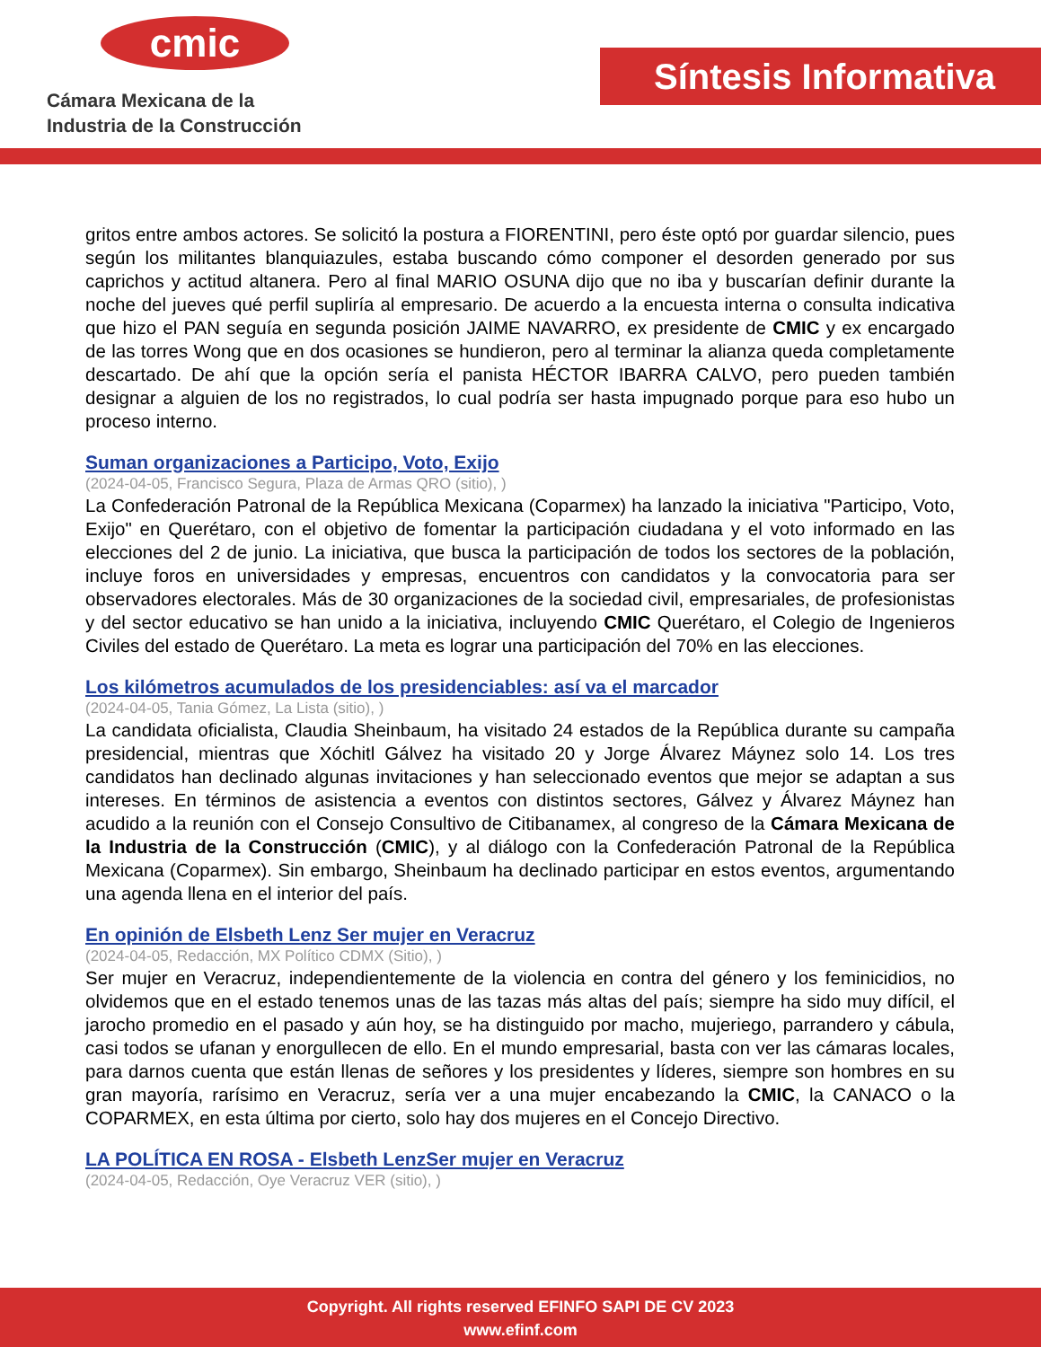cmic
Cámara Mexicana de la
Industria de la Construcción
Síntesis Informativa
gritos entre ambos actores. Se solicitó la postura a FIORENTINI, pero éste optó por guardar silencio, pues según los militantes blanquiazules, estaba buscando cómo componer el desorden generado por sus caprichos y actitud altanera. Pero al final MARIO OSUNA dijo que no iba y buscarían definir durante la noche del jueves qué perfil supliría al empresario. De acuerdo a la encuesta interna o consulta indicativa que hizo el PAN seguía en segunda posición JAIME NAVARRO, ex presidente de CMIC y ex encargado de las torres Wong que en dos ocasiones se hundieron, pero al terminar la alianza queda completamente descartado. De ahí que la opción sería el panista HÉCTOR IBARRA CALVO, pero pueden también designar a alguien de los no registrados, lo cual podría ser hasta impugnado porque para eso hubo un proceso interno.
Suman organizaciones a Participo, Voto, Exijo
(2024-04-05, Francisco Segura, Plaza de Armas QRO (sitio), )
La Confederación Patronal de la República Mexicana (Coparmex) ha lanzado la iniciativa "Participo, Voto, Exijo" en Querétaro, con el objetivo de fomentar la participación ciudadana y el voto informado en las elecciones del 2 de junio. La iniciativa, que busca la participación de todos los sectores de la población, incluye foros en universidades y empresas, encuentros con candidatos y la convocatoria para ser observadores electorales. Más de 30 organizaciones de la sociedad civil, empresariales, de profesionistas y del sector educativo se han unido a la iniciativa, incluyendo CMIC Querétaro, el Colegio de Ingenieros Civiles del estado de Querétaro. La meta es lograr una participación del 70% en las elecciones.
Los kilómetros acumulados de los presidenciables: así va el marcador
(2024-04-05, Tania Gómez, La Lista (sitio), )
La candidata oficialista, Claudia Sheinbaum, ha visitado 24 estados de la República durante su campaña presidencial, mientras que Xóchitl Gálvez ha visitado 20 y Jorge Álvarez Máynez solo 14. Los tres candidatos han declinado algunas invitaciones y han seleccionado eventos que mejor se adaptan a sus intereses. En términos de asistencia a eventos con distintos sectores, Gálvez y Álvarez Máynez han acudido a la reunión con el Consejo Consultivo de Citibanamex, al congreso de la Cámara Mexicana de la Industria de la Construcción (CMIC), y al diálogo con la Confederación Patronal de la República Mexicana (Coparmex). Sin embargo, Sheinbaum ha declinado participar en estos eventos, argumentando una agenda llena en el interior del país.
En opinión de Elsbeth Lenz Ser mujer en Veracruz
(2024-04-05, Redacción, MX Político CDMX (Sitio), )
Ser mujer en Veracruz, independientemente de la violencia en contra del género y los feminicidios, no olvidemos que en el estado tenemos unas de las tazas más altas del país; siempre ha sido muy difícil, el jarocho promedio en el pasado y aún hoy, se ha distinguido por macho, mujeriego, parrandero y cábula, casi todos se ufanan y enorgullecen de ello. En el mundo empresarial, basta con ver las cámaras locales, para darnos cuenta que están llenas de señores y los presidentes y líderes, siempre son hombres en su gran mayoría, rarísimo en Veracruz, sería ver a una mujer encabezando la CMIC, la CANACO o la COPARMEX, en esta última por cierto, solo hay dos mujeres en el Concejo Directivo.
LA POLÍTICA EN ROSA - Elsbeth LenzSer mujer en Veracruz
(2024-04-05, Redacción, Oye Veracruz VER (sitio), )
Copyright. All rights reserved EFINFO SAPI DE CV 2023
www.efinf.com